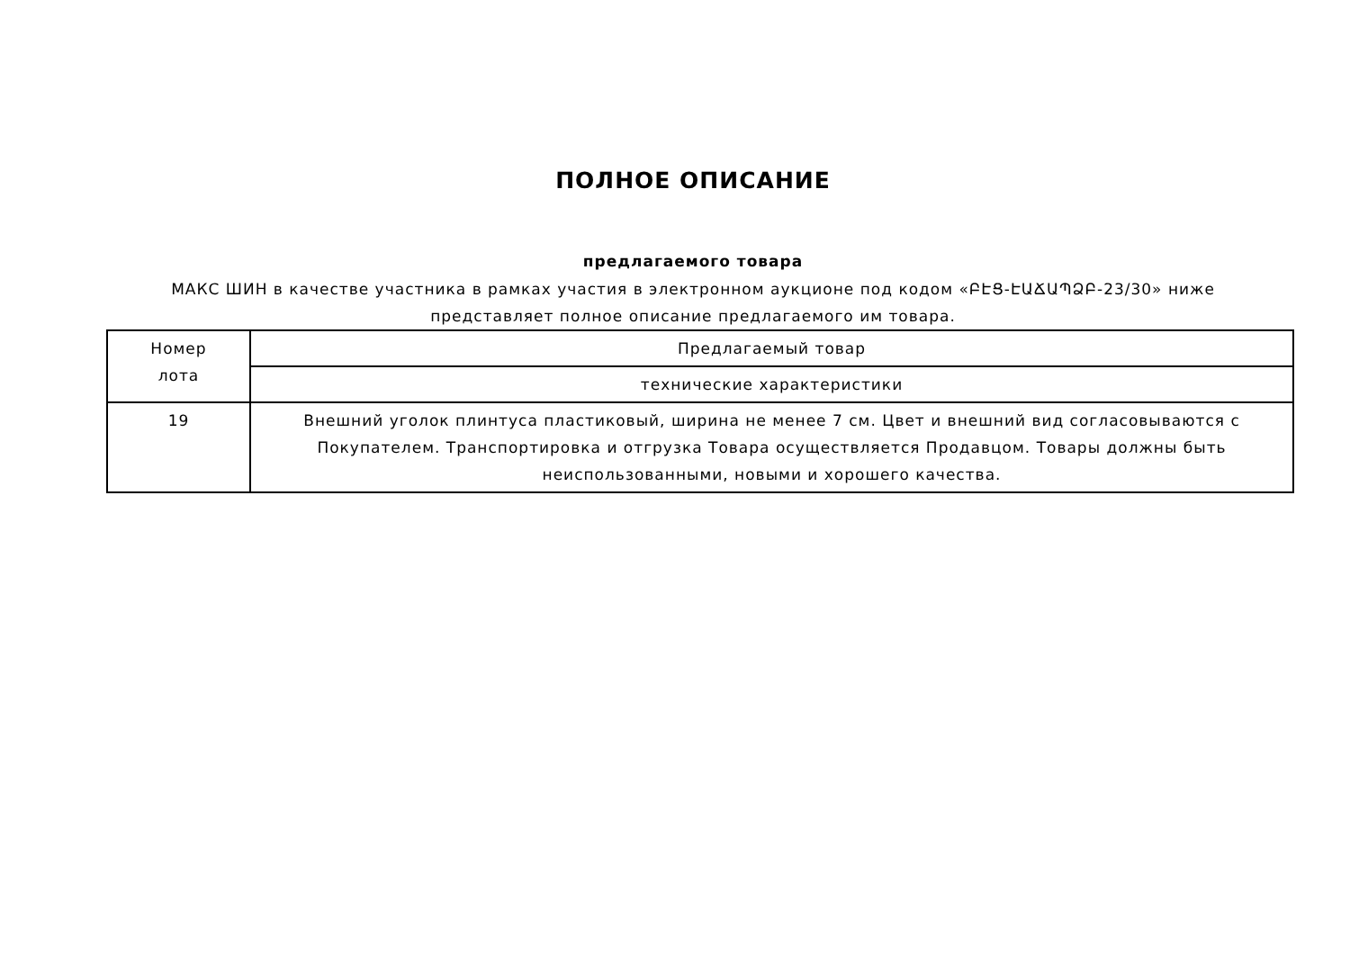ПОЛНОЕ ОПИСАНИЕ
предлагаемого товара
МАКС ШИН в качестве участника в рамках участия в электронном аукционе под кодом «ԲԷՑ-ԷԱՃԱՊՁԲ-23/30» ниже
представляет полное описание предлагаемого им товара.
| Номер лота | Предлагаемый товар |
| | технические характеристики |
| 19 | Внешний уголок плинтуса пластиковый, ширина не менее 7 см. Цвет и внешний вид согласовываются с Покупателем. Транспортировка и отгрузка Товара осуществляется Продавцом. Товары должны быть неиспользованными, новыми и хорошего качества. |